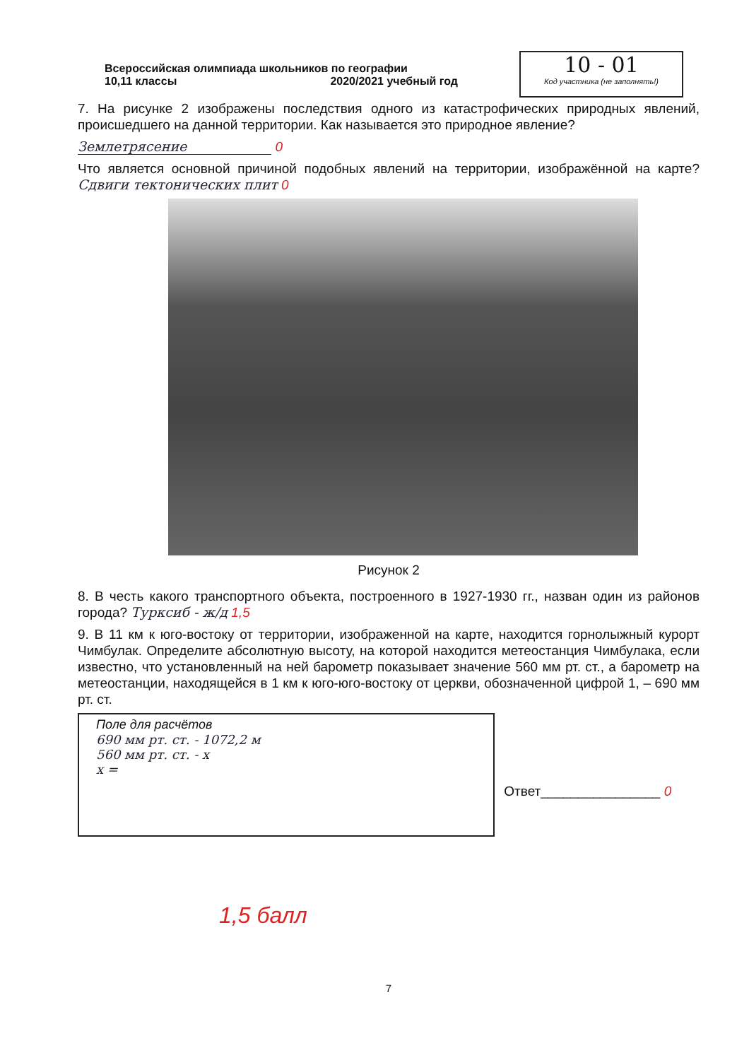Всероссийская олимпиада школьников по географии
10,11 классы 2020/2021 учебный год
10 - 01
Код участника (не заполнять!)
7. На рисунке 2 изображены последствия одного из катастрофических природных явлений, происшедшего на данной территории. Как называется это природное явление?
Землетрясение 0
Что является основной причиной подобных явлений на территории, изображённой на карте? Сдвиги тектонических плит 0
Рисунок 2
8. В честь какого транспортного объекта, построенного в 1927-1930 гг., назван один из районов города? Турксиб - ж/д 1,5
9. В 11 км к юго-востоку от территории, изображенной на карте, находится горнолыжный курорт Чимбулак. Определите абсолютную высоту, на которой находится метеостанция Чимбулака, если известно, что установленный на ней барометр показывает значение 560 мм рт. ст., а барометр на метеостанции, находящейся в 1 км к юго-юго-востоку от церкви, обозначенной цифрой 1, – 690 мм рт. ст.
Поле для расчётов
690 мм рт. ст. - 1072,2 м
560 мм рт. ст. - х
х =
Ответ________________ 0
1,5 балл
7